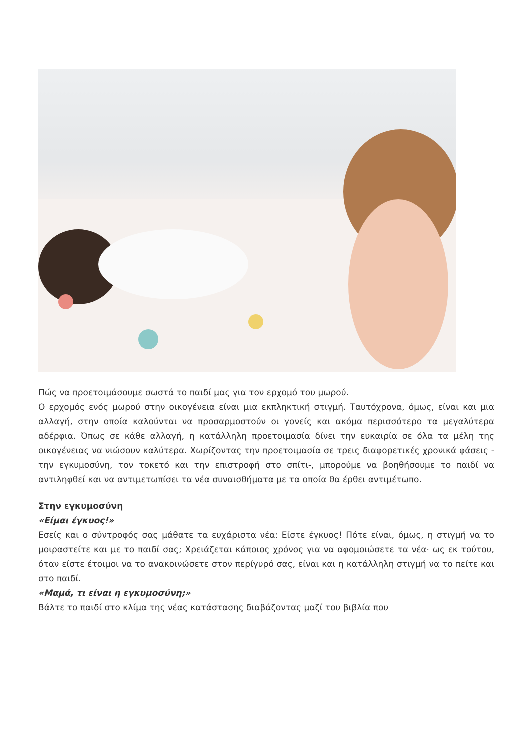Πώς να προετοιμάσουμε σωστά το παιδί μας για τον ερχομό του μωρού.
Ο ερχομός ενός μωρού στην οικογένεια είναι μια εκπληκτική στιγμή. Ταυτόχρονα, όμως, είναι και μια αλλαγή, στην οποία καλούνται να προσαρμοστούν οι γονείς και ακόμα περισσότερο τα μεγαλύτερα αδέρφια. Όπως σε κάθε αλλαγή, η κατάλληλη προετοιμασία δίνει την ευκαιρία σε όλα τα μέλη της οικογένειας να νιώσουν καλύτερα. Χωρίζοντας την προετοιμασία σε τρεις διαφορετικές χρονικά φάσεις - την εγκυμοσύνη, τον τοκετό και την επιστροφή στο σπίτι-, μπορούμε να βοηθήσουμε το παιδί να αντιληφθεί και να αντιμετωπίσει τα νέα συναισθήματα με τα οποία θα έρθει αντιμέτωπο.
Στην εγκυμοσύνη
«Είμαι έγκυος!»
Εσείς και ο σύντροφός σας μάθατε τα ευχάριστα νέα: Είστε έγκυος! Πότε είναι, όμως, η στιγμή να το μοιραστείτε και με το παιδί σας; Χρειάζεται κάποιος χρόνος για να αφομοιώσετε τα νέα· ως εκ τούτου, όταν είστε έτοιμοι να το ανακοινώσετε στον περίγυρό σας, είναι και η κατάλληλη στιγμή να το πείτε και στο παιδί.
«Μαμά, τι είναι η εγκυμοσύνη;»
Βάλτε το παιδί στο κλίμα της νέας κατάστασης διαβάζοντας μαζί του βιβλία που